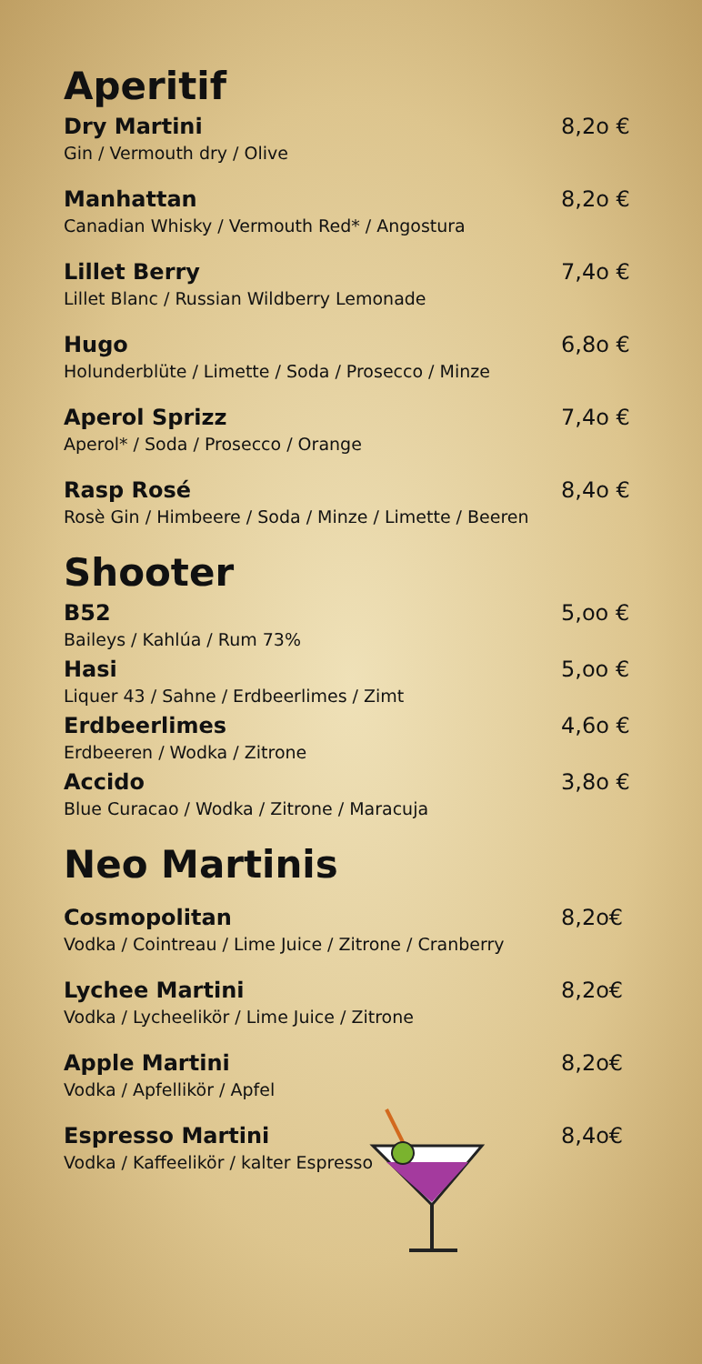Aperitif
Dry Martini
Gin / Vermouth dry / Olive
8,2o €
Manhattan
Canadian Whisky / Vermouth Red* / Angostura
8,2o €
Lillet Berry
Lillet Blanc / Russian Wildberry Lemonade
7,4o €
Hugo
Holunderblüte / Limette / Soda / Prosecco / Minze
6,8o €
Aperol Sprizz
Aperol* / Soda / Prosecco / Orange
7,4o €
Rasp Rosé
Rosè Gin / Himbeere / Soda / Minze / Limette / Beeren
8,4o €
Shooter
B52
Baileys / Kahlúa / Rum 73%
5,oo €
Hasi
Liquer 43 / Sahne / Erdbeerlimes / Zimt
5,oo €
Erdbeerlimes
Erdbeeren / Wodka / Zitrone
4,6o €
Accido
Blue Curacao / Wodka / Zitrone / Maracuja
3,8o €
Neo Martinis
Cosmopolitan
Vodka / Cointreau / Lime Juice / Zitrone / Cranberry
8,2o€
Lychee Martini
Vodka / Lycheelikör / Lime Juice / Zitrone
8,2o€
Apple Martini
Vodka / Apfellikör / Apfel
8,2o€
Espresso Martini
Vodka / Kaffeelikör / kalter Espresso
8,4o€